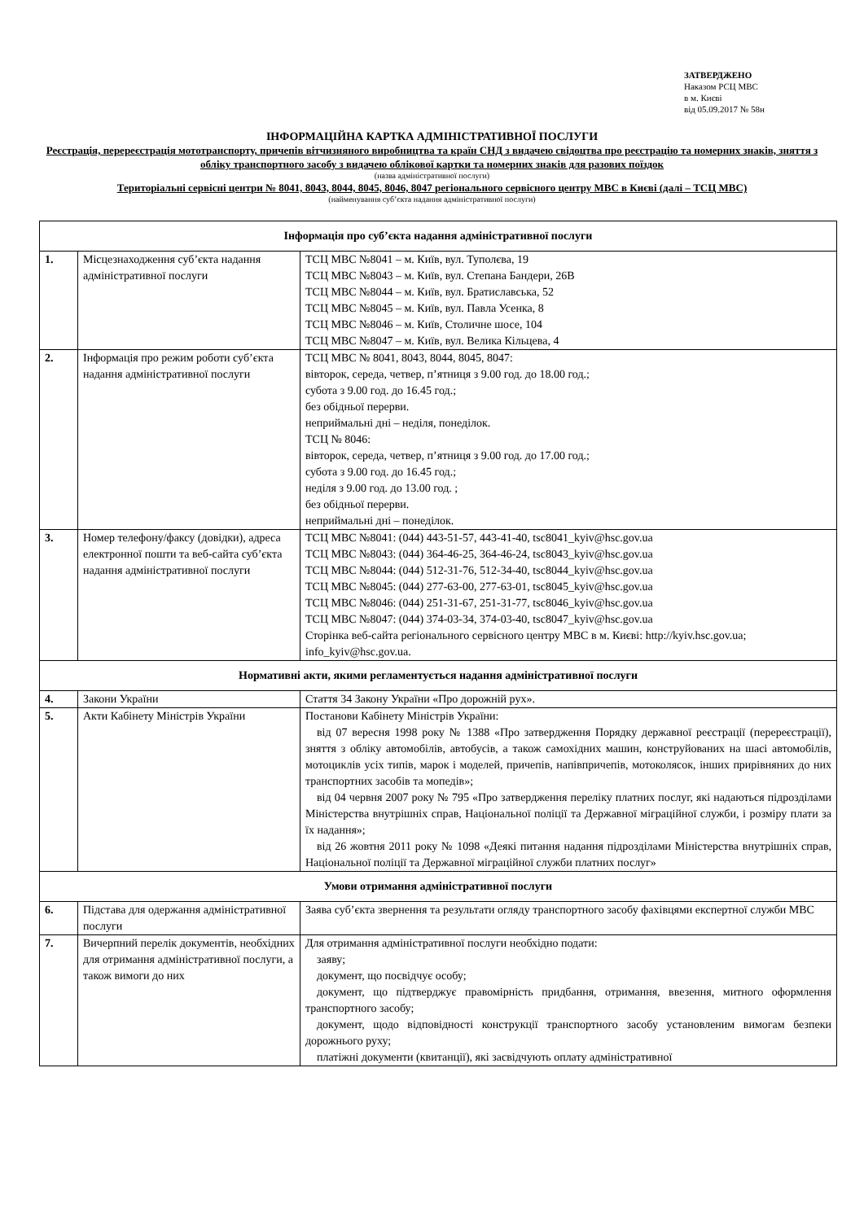ЗАТВЕРДЖЕНО
Наказом РСЦ МВС
в м. Києві
від 05.09.2017 № 58н
ІНФОРМАЦІЙНА КАРТКА АДМІНІСТРАТИВНОЇ ПОСЛУГИ
Реєстрація, перереєстрація мототранспорту, причепів вітчизняного виробництва та країн СНД з видачею свідоцтва про реєстрацію та номерних знаків, зняття з обліку транспортного засобу з видачею облікової картки та номерних знаків для разових поїздок
(назва адміністративної послуги)
Територіальні сервісні центри № 8041, 8043, 8044, 8045, 8046, 8047 регіонального сервісного центру МВС в Києві (далі – ТСЦ МВС)
(найменування суб’єкта надання адміністративної послуги)
| Інформація про суб’єкта надання адміністративної послуги | | |
| 1. | Місцезнаходження суб’єкта надання адміністративної послуги | ТСЦ МВС №8041 – м. Київ, вул. Туполєва, 19 ТСЦ МВС №8043 – м. Київ, вул. Степана Бандери, 26В ТСЦ МВС №8044 – м. Київ, вул. Братиславська, 52 ТСЦ МВС №8045 – м. Київ, вул. Павла Усенка, 8 ТСЦ МВС №8046 – м. Київ, Столичне шосе, 104 ТСЦ МВС №8047 – м. Київ, вул. Велика Кільцева, 4 |
| 2. | Інформація про режим роботи суб’єкта надання адміністративної послуги | ТСЦ МВС № 8041, 8043, 8044, 8045, 8047: вівторок, середа, четвер, п’ятниця з 9.00 год. до 18.00 год.; субота з 9.00 год. до 16.45 год.; без обідньої перерви. неприймальні дні – неділя, понеділок. ТСЦ № 8046: вівторок, середа, четвер, п’ятниця з 9.00 год. до 17.00 год.; субота з 9.00 год. до 16.45 год.; неділя з 9.00 год. до 13.00 год. ; без обідньої перерви. неприймальні дні – понеділок. |
| 3. | Номер телефону/факсу (довідки), адреса електронної пошти та веб-сайта суб’єкта надання адміністративної послуги | ТСЦ МВС №8041: (044) 443-51-57, 443-41-40, tsc8041_kyiv@hsc.gov.ua ТСЦ МВС №8043: (044) 364-46-25, 364-46-24, tsc8043_kyiv@hsc.gov.ua ТСЦ МВС №8044: (044) 512-31-76, 512-34-40, tsc8044_kyiv@hsc.gov.ua ТСЦ МВС №8045: (044) 277-63-00, 277-63-01, tsc8045_kyiv@hsc.gov.ua ТСЦ МВС №8046: (044) 251-31-67, 251-31-77, tsc8046_kyiv@hsc.gov.ua ТСЦ МВС №8047: (044) 374-03-34, 374-03-40, tsc8047_kyiv@hsc.gov.ua Сторінка веб-сайта регіонального сервісного центру МВС в м. Києві: http://kyiv.hsc.gov.ua; info_kyiv@hsc.gov.ua. |
| Нормативні акти, якими регламентується надання адміністративної послуги | | |
| 4. | Закони України | Стаття 34 Закону України «Про дорожній рух». |
| 5. | Акти Кабінету Міністрів України | Постанови Кабінету Міністрів України: від 07 вересня 1998 року № 1388 «Про затвердження Порядку державної реєстрації (перереєстрації), зняття з обліку автомобілів, автобусів, а також самохідних машин, конструйованих на шасі автомобілів, мотоциклів усіх типів, марок і моделей, причепів, напівпричепів, мотоколясок, інших прирівняних до них транспортних засобів та мопедів»; від 04 червня 2007 року № 795 «Про затвердження переліку платних послуг, які надаються підрозділами Міністерства внутрішніх справ, Національної поліції та Державної міграційної служби, і розміру плати за їх надання»; від 26 жовтня 2011 року № 1098 «Деякі питання надання підрозділами Міністерства внутрішніх справ, Національної поліції та Державної міграційної служби платних послуг» |
| Умови отримання адміністративної послуги | | |
| 6. | Підстава для одержання адміністративної послуги | Заява суб’єкта звернення та результати огляду транспортного засобу фахівцями експертної служби МВС |
| 7. | Вичерпний перелік документів, необхідних для отримання адміністративної послуги, а також вимоги до них | Для отримання адміністративної послуги необхідно подати: заяву; документ, що посвідчує особу; документ, що підтверджує правомірність придбання, отримання, ввезення, митного оформлення транспортного засобу; документ, щодо відповідності конструкції транспортного засобу установленим вимогам безпеки дорожнього руху; платіжні документи (квитанції), які засвідчують оплату адміністративної |